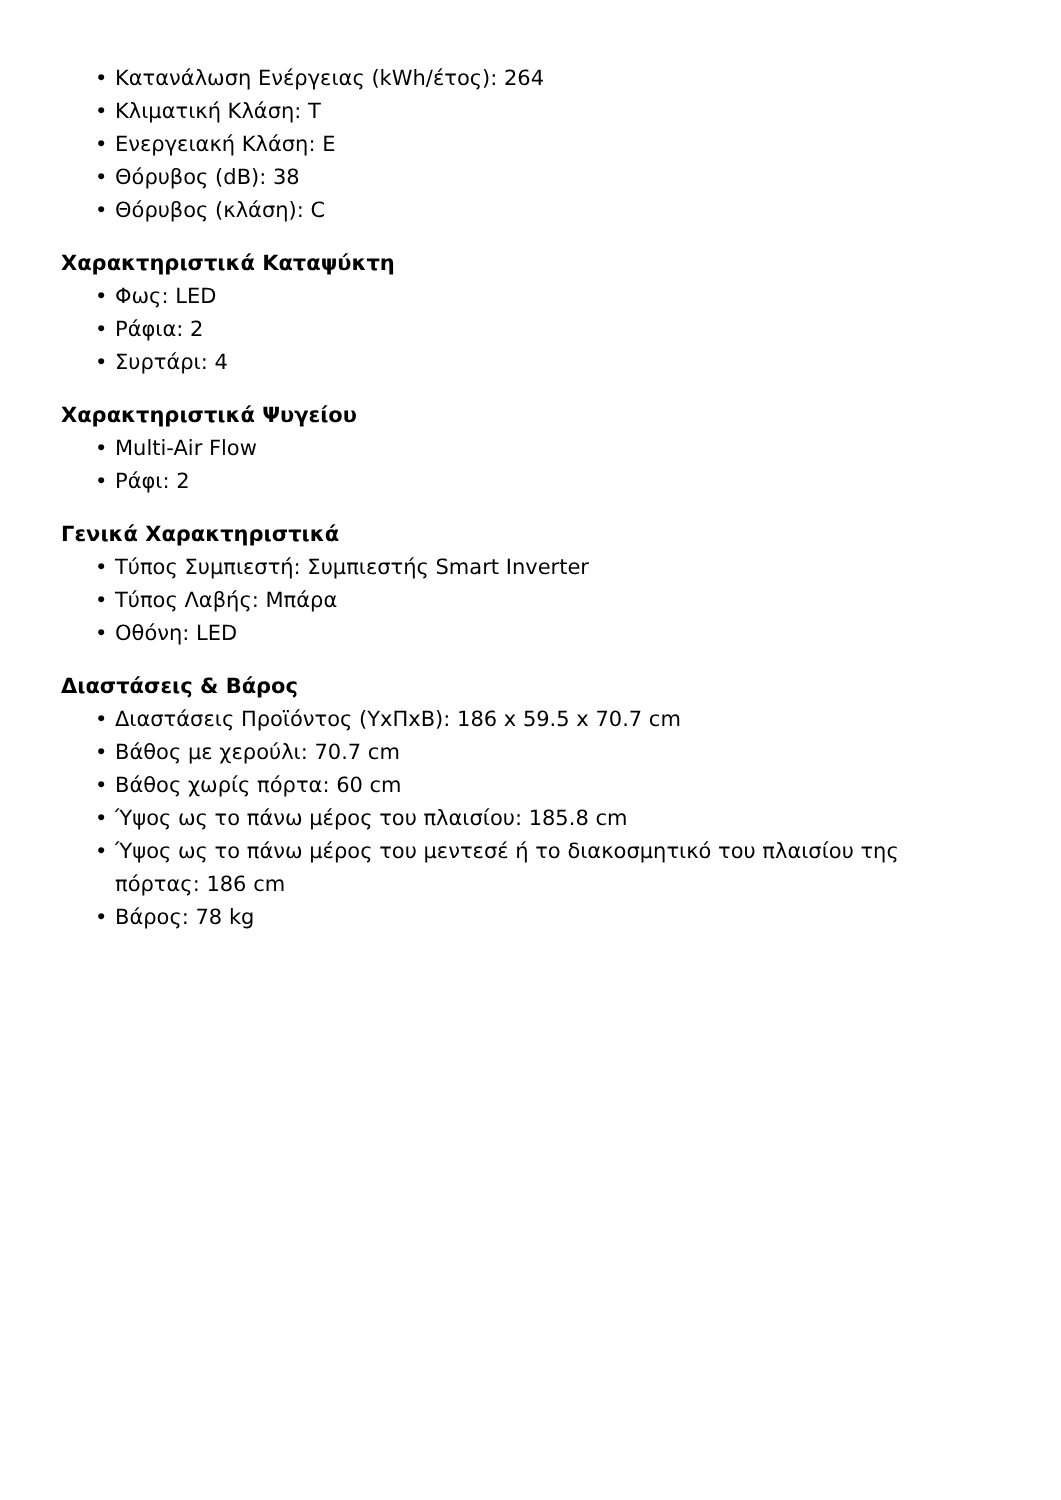• Κατανάλωση Ενέργειας (kWh/έτος): 264
• Κλιματική Κλάση: T
• Ενεργειακή Κλάση: E
• Θόρυβος (dB): 38
• Θόρυβος (κλάση): C
Χαρακτηριστικά Καταψύκτη
• Φως: LED
• Ράφια: 2
• Συρτάρι: 4
Χαρακτηριστικά Ψυγείου
• Multi-Air Flow
• Ράφι: 2
Γενικά Χαρακτηριστικά
• Τύπος Συμπιεστή: Συμπιεστής Smart Inverter
• Τύπος Λαβής: Μπάρα
• Οθόνη: LED
Διαστάσεις & Βάρος
• Διαστάσεις Προϊόντος (ΥxΠxΒ): 186 x 59.5 x 70.7 cm
• Βάθος με χερούλι: 70.7 cm
• Βάθος χωρίς πόρτα: 60 cm
• Ύψος ως το πάνω μέρος του πλαισίου: 185.8 cm
• Ύψος ως το πάνω μέρος του μεντεσέ ή το διακοσμητικό του πλαισίου της πόρτας: 186 cm
• Βάρος: 78 kg